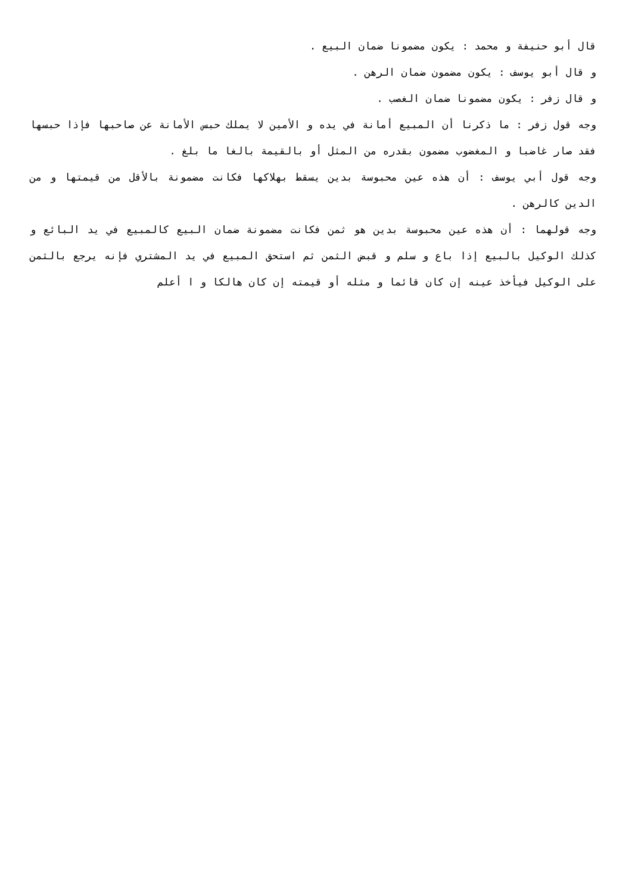قال أبو حنيفة و محمد : يكون مضمونا ضمان البيع .
و قال أبو يوسف : يكون مضمون ضمان الرهن .
و قال زفر : يكون مضمونا ضمان الغصب .
وجه قول زفر : ما ذكرنا أن المبيع أمانة في يده و الأمين لا يملك حبس الأمانة عن صاحبها فإذا حبسها فقد صار غاضبا و المغضوب مضمون بقدره من المثل أو بالقيمة بالغا ما بلغ .
وجه قول أبي يوسف : أن هذه عين محبوسة بدين يسقط بهلاكها فكانت مضمونة بالأقل من قيمتها و من الدين كالرهن .
وجه قولهما : أن هذه عين محبوسة بدين هو ثمن فكانت مضمونة ضمان البيع كالمبيع في يد البائع و كذلك الوكيل بالبيع إذا باع و سلم و قبض الثمن ثم استحق المبيع في يد المشتري فإنه يرجع بالثمن على الوكيل فيأخذ عينه إن كان قائما و مثله أو قيمته إن كان هالكا و ا أعلم